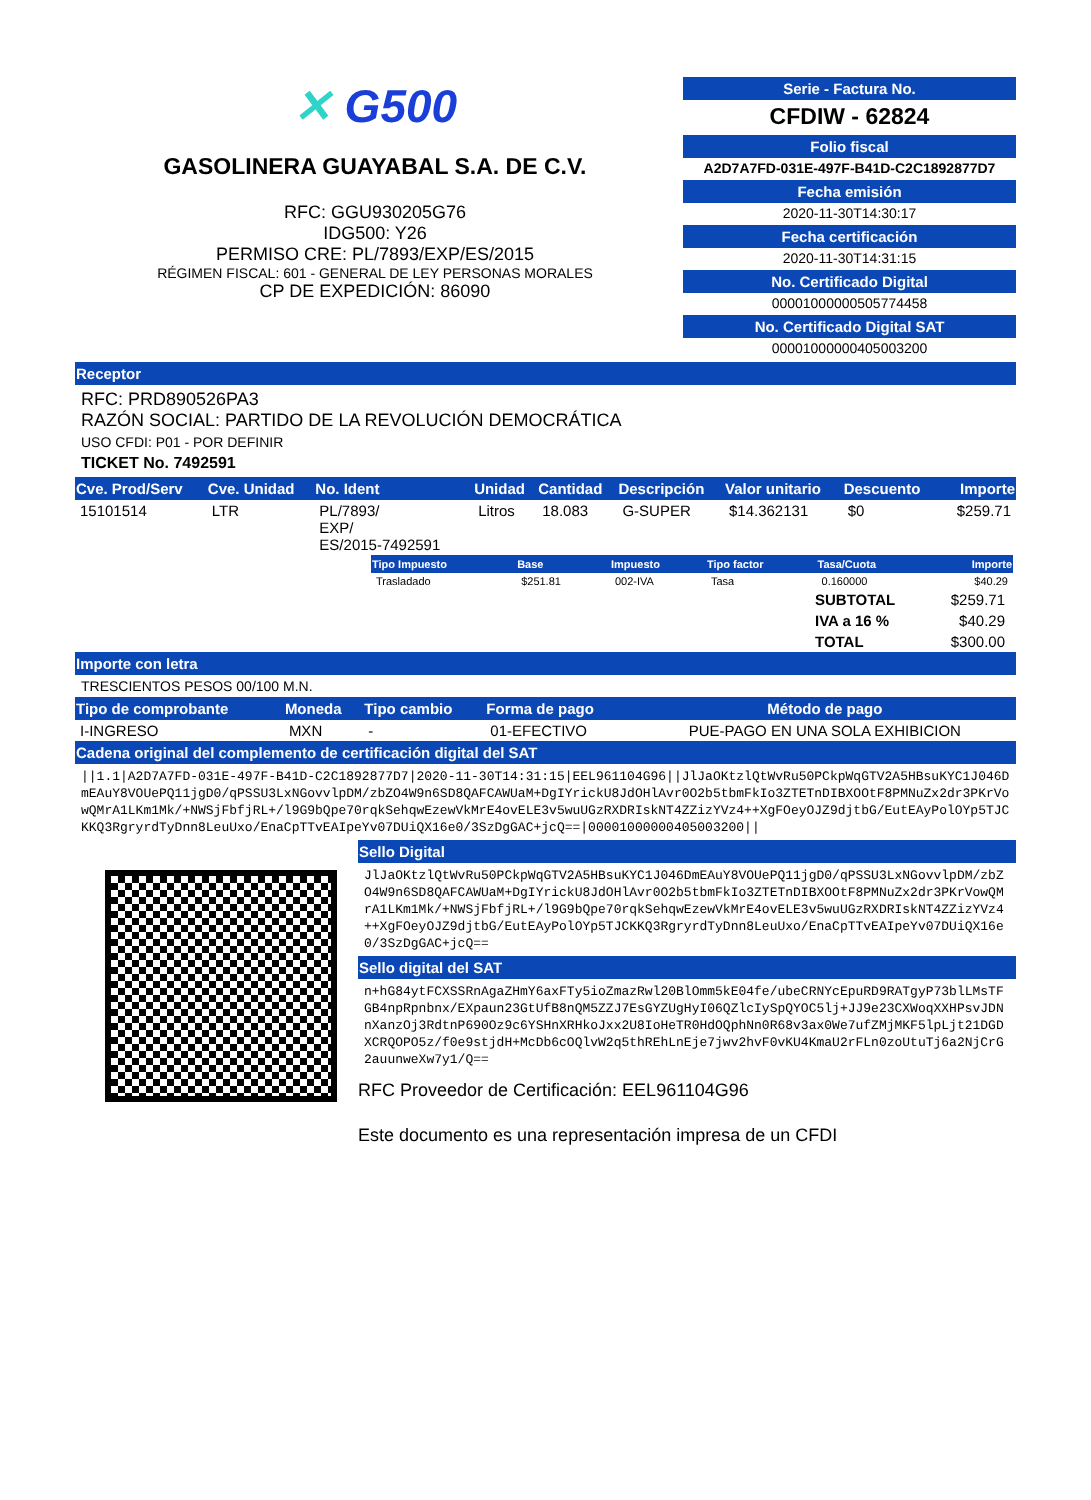✕ G500
GASOLINERA GUAYABAL S.A. DE C.V.
RFC: GGU930205G76
IDG500: Y26
PERMISO CRE: PL/7893/EXP/ES/2015
RÉGIMEN FISCAL: 601 - GENERAL DE LEY PERSONAS MORALES
CP DE EXPEDICIÓN: 86090
Serie - Factura No.
CFDIW - 62824
Folio fiscal
A2D7A7FD-031E-497F-B41D-C2C1892877D7
Fecha emisión
2020-11-30T14:30:17
Fecha certificación
2020-11-30T14:31:15
No. Certificado Digital
00001000000505774458
No. Certificado Digital SAT
00001000000405003200
Receptor
RFC: PRD890526PA3
RAZÓN SOCIAL: PARTIDO DE LA REVOLUCIÓN DEMOCRÁTICA
USO CFDI: P01 - POR DEFINIR
TICKET No. 7492591
| Cve. Prod/Serv | Cve. Unidad | No. Ident | Unidad | Cantidad | Descripción | Valor unitario | Descuento | Importe |
| --- | --- | --- | --- | --- | --- | --- | --- | --- |
| 15101514 | LTR | PL/7893/ EXP/ ES/2015-7492591 | Litros | 18.083 | G-SUPER | $14.362131 | $0 | $259.71 |
| Tipo Impuesto | Base | Impuesto | Tipo factor | Tasa/Cuota | Importe |
| --- | --- | --- | --- | --- | --- |
| Trasladado | $251.81 | 002-IVA | Tasa | 0.160000 | $40.29 |
| SUBTOTAL | $259.71 |
| IVA a 16 % | $40.29 |
| TOTAL | $300.00 |
Importe con letra
TRESCIENTOS PESOS 00/100 M.N.
| Tipo de comprobante | Moneda | Tipo cambio | Forma de pago | Método de pago |
| --- | --- | --- | --- | --- |
| I-INGRESO | MXN | - | 01-EFECTIVO | PUE-PAGO EN UNA SOLA EXHIBICION |
Cadena original del complemento de certificación digital del SAT
||1.1|A2D7A7FD-031E-497F-B41D-C2C1892877D7|2020-11-30T14:31:15|EEL961104G96||JlJaOKtzlQtWvRu50PCkpWqGTV2A5HBsuKYC1J046DmEAuY8VOUePQ11jgD0/qPSSU3LxNGovvlpDM/zbZO4W9n6SD8QAFCAWUaM+DgIYrickU8JdOHlAvr0O2b5tbmFkIo3ZTETnDIBXOOtF8PMNuZx2dr3PKrVowQMrA1LKm1Mk/+NWSjFbfjRL+/l9G9bQpe70rqkSehqwEzewVkMrE4ovELE3v5wuUGzRXDRIskNT4ZZizYVz4++XgFOeyOJZ9djtbG/EutEAyPolOYp5TJCKKQ3RgryrdTyDnn8LeuUxo/EnaCpTTvEAIpeYv07DUiQX16e0/3SzDgGAC+jcQ==|00001000000405003200||
Sello Digital
JlJaOKtzlQtWvRu50PCkpWqGTV2A5HBsuKYC1J046DmEAuY8VOUePQ11jgD0/qPSSU3LxNGovvlpDM/zbZO4W9n6SD8QAFCAWUaM+DgIYrickU8JdOHlAvr0O2b5tbmFkIo3ZTETnDIBXOOtF8PMNuZx2dr3PKrVowQMrA1LKm1Mk/+NWSjFbfjRL+/l9G9bQpe70rqkSehqwEzewVkMrE4ovELE3v5wuUGzRXDRIskNT4ZZizYVz4++XgFOeyOJZ9djtbG/EutEAyPolOYp5TJCKKQ3RgryrdTyDnn8LeuUxo/EnaCpTTvEAIpeYv07DUiQX16e0/3SzDgGAC+jcQ==
Sello digital del SAT
n+hG84ytFCXSSRnAgaZHmY6axFTy5ioZmazRwl20BlOmm5kE04fe/ubeCRNYcEpuRD9RATgyP73blLMsTFGB4npRpnbnx/EXpaun23GtUfB8nQM5ZZJ7EsGYZUgHyI06QZlcIySpQYOC5lj+JJ9e23CXWoqXXHPsvJDNnXanzOj3RdtnP690Oz9c6YSHnXRHkoJxx2U8IoHeTR0HdOQphNn0R68v3ax0We7ufZMjMKF5lpLjt21DGDXCRQOPO5z/f0e9stjdH+McDb6cOQlvW2q5thREhLnEje7jwv2hvF0vKU4KmaU2rFLn0zoUtuTj6a2NjCrG2auunweXw7y1/Q==
RFC Proveedor de Certificación: EEL961104G96
Este documento es una representación impresa de un CFDI